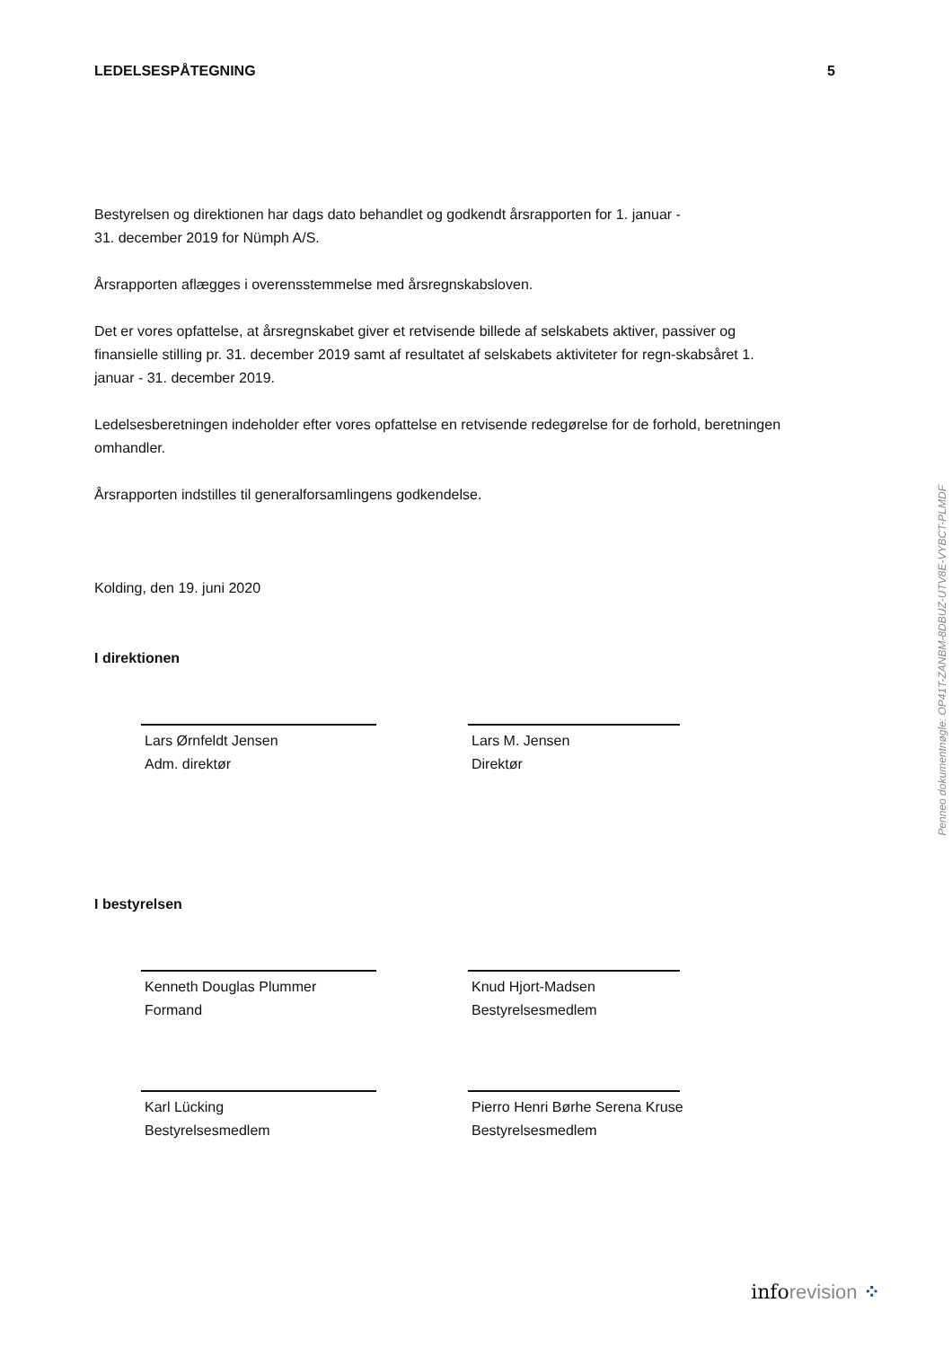LEDELSESPÅTEGNING 5
Bestyrelsen og direktionen har dags dato behandlet og godkendt årsrapporten for 1. januar -
31. december 2019 for Nümph A/S.
Årsrapporten aflægges i overensstemmelse med årsregnskabsloven.
Det er vores opfattelse, at årsregnskabet giver et retvisende billede af selskabets aktiver, passiver og finansielle stilling pr. 31. december 2019 samt af resultatet af selskabets aktiviteter for regn-skabsåret 1. januar - 31. december 2019.
Ledelsesberetningen indeholder efter vores opfattelse en retvisende redegørelse for de forhold, beretningen omhandler.
Årsrapporten indstilles til generalforsamlingens godkendelse.
Kolding, den 19. juni 2020
I direktionen
Lars Ørnfeldt Jensen
Adm. direktør
Lars M. Jensen
Direktør
I bestyrelsen
Kenneth Douglas Plummer
Formand
Knud Hjort-Madsen
Bestyrelsesmedlem
Karl Lücking
Bestyrelsesmedlem
Pierro Henri Børhe Serena Kruse
Bestyrelsesmedlem
Penneo dokumentnøgle: OP41T-ZANBM-8DBUZ-UTV8E-VYBCT-PLMDF
inforevision ⁘